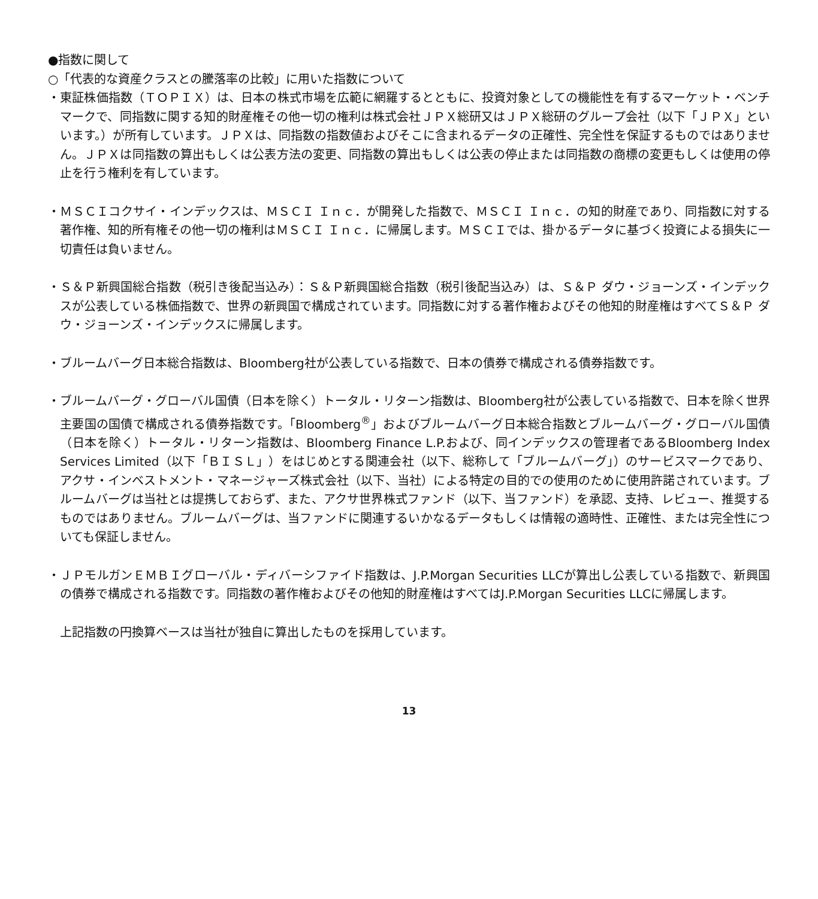●指数に関して
○「代表的な資産クラスとの騰落率の比較」に用いた指数について
・東証株価指数（ＴＯＰＩＸ）は、日本の株式市場を広範に網羅するとともに、投資対象としての機能性を有するマーケット・ベンチマークで、同指数に関する知的財産権その他一切の権利は株式会社ＪＰＸ総研又はＪＰＸ総研のグループ会社（以下「ＪＰＸ」といいます。）が所有しています。ＪＰＸは、同指数の指数値およびそこに含まれるデータの正確性、完全性を保証するものではありません。ＪＰＸは同指数の算出もしくは公表方法の変更、同指数の算出もしくは公表の停止または同指数の商標の変更もしくは使用の停止を行う権利を有しています。
・ＭＳＣＩコクサイ・インデックスは、ＭＳＣＩ Ｉｎｃ．が開発した指数で、ＭＳＣＩ Ｉｎｃ．の知的財産であり、同指数に対する著作権、知的所有権その他一切の権利はＭＳＣＩ Ｉｎｃ．に帰属します。ＭＳＣＩでは、掛かるデータに基づく投資による損失に一切責任は負いません。
・Ｓ＆Ｐ新興国総合指数（税引き後配当込み）：Ｓ＆Ｐ新興国総合指数（税引後配当込み）は、Ｓ＆Ｐ ダウ・ジョーンズ・インデックスが公表している株価指数で、世界の新興国で構成されています。同指数に対する著作権およびその他知的財産権はすべてＳ＆Ｐ ダウ・ジョーンズ・インデックスに帰属します。
・ブルームバーグ日本総合指数は、Bloomberg社が公表している指数で、日本の債券で構成される債券指数です。
・ブルームバーグ・グローバル国債（日本を除く）トータル・リターン指数は、Bloomberg社が公表している指数で、日本を除く世界主要国の国債で構成される債券指数です。「Bloomberg<sup>®</sup>」およびブルームバーグ日本総合指数とブルームバーグ・グローバル国債（日本を除く）トータル・リターン指数は、Bloomberg Finance L.P.および、同インデックスの管理者であるBloomberg Index Services Limited（以下「ＢＩＳＬ」）をはじめとする関連会社（以下、総称して「ブルームバーグ」）のサービスマークであり、アクサ・インベストメント・マネージャーズ株式会社（以下、当社）による特定の目的での使用のために使用許諾されています。ブルームバーグは当社とは提携しておらず、また、アクサ世界株式ファンド（以下、当ファンド）を承認、支持、レビュー、推奨するものではありません。ブルームバーグは、当ファンドに関連するいかなるデータもしくは情報の適時性、正確性、または完全性についても保証しません。
・ＪＰモルガンＥＭＢＩグローバル・ディバーシファイド指数は、J.P.Morgan Securities LLCが算出し公表している指数で、新興国の債券で構成される指数です。同指数の著作権およびその他知的財産権はすべてはJ.P.Morgan Securities LLCに帰属します。
上記指数の円換算ベースは当社が独自に算出したものを採用しています。
13